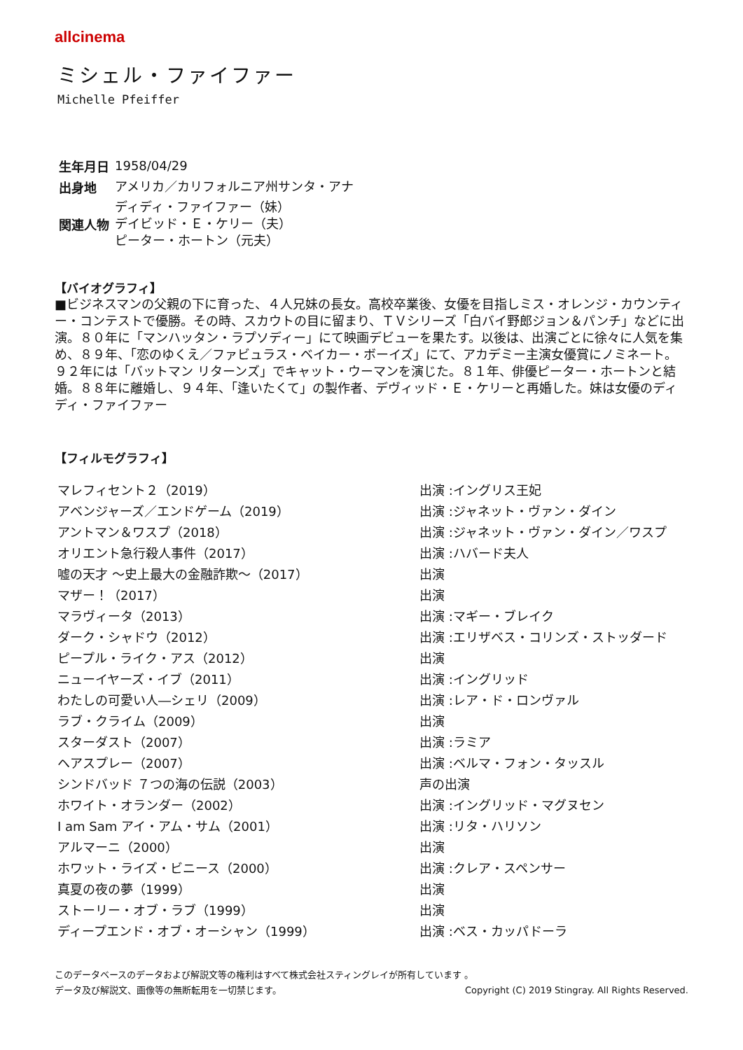allcinema
ミシェル・ファイファー
Michelle Pfeiffer
| 生年月日 | 1958/04/29 |
| 出身地 | アメリカ／カリフォルニア州サンタ・アナ |
| 関連人物 | ディディ・ファイファー（妹） デイビッド・Ｅ・ケリー（夫） ピーター・ホートン（元夫） |
【バイオグラフィ】
■ビジネスマンの父親の下に育った、４人兄妹の長女。高校卒業後、女優を目指しミス・オレンジ・カウンティー・コンテストで優勝。その時、スカウトの目に留まり、ＴＶシリーズ「白バイ野郎ジョン＆パンチ」などに出演。８０年に「マンハッタン・ラプソディー」にて映画デビューを果たす。以後は、出演ごとに徐々に人気を集め、８９年、「恋のゆくえ／ファビュラス・ベイカー・ボーイズ」にて、アカデミー主演女優賞にノミネート。９２年には「バットマン リターンズ」でキャット・ウーマンを演じた。８１年、俳優ピーター・ホートンと結婚。８８年に離婚し、９４年、「逢いたくて」の製作者、デヴィッド・Ｅ・ケリーと再婚した。妹は女優のディディ・ファイファー
【フィルモグラフィ】
| マレフィセント２（2019） | 出演 :イングリス王妃 |
| アベンジャーズ／エンドゲーム（2019） | 出演 :ジャネット・ヴァン・ダイン |
| アントマン＆ワスプ（2018） | 出演 :ジャネット・ヴァン・ダイン／ワスプ |
| オリエント急行殺人事件（2017） | 出演 :ハバード夫人 |
| 嘘の天才 ～史上最大の金融詐欺～（2017） | 出演 |
| マザー！（2017） | 出演 |
| マラヴィータ（2013） | 出演 :マギー・ブレイク |
| ダーク・シャドウ（2012） | 出演 :エリザベス・コリンズ・ストッダード |
| ピープル・ライク・アス（2012） | 出演 |
| ニューイヤーズ・イブ（2011） | 出演 :イングリッド |
| わたしの可愛い人―シェリ（2009） | 出演 :レア・ド・ロンヴァル |
| ラブ・クライム（2009） | 出演 |
| スターダスト（2007） | 出演 :ラミア |
| ヘアスプレー（2007） | 出演 :ベルマ・フォン・タッスル |
| シンドバッド ７つの海の伝説（2003） | 声の出演 |
| ホワイト・オランダー（2002） | 出演 :イングリッド・マグヌセン |
| I am Sam アイ・アム・サム（2001） | 出演 :リタ・ハリソン |
| アルマーニ（2000） | 出演 |
| ホワット・ライズ・ビニース（2000） | 出演 :クレア・スペンサー |
| 真夏の夜の夢（1999） | 出演 |
| ストーリー・オブ・ラブ（1999） | 出演 |
| ディープエンド・オブ・オーシャン（1999） | 出演 :ベス・カッパドーラ |
このデータベースのデータおよび解説文等の権利はすべて株式会社スティングレイが所有しています 。
データ及び解説文、画像等の無断転用を一切禁じます。 Copyright (C) 2019 Stingray. All Rights Reserved.